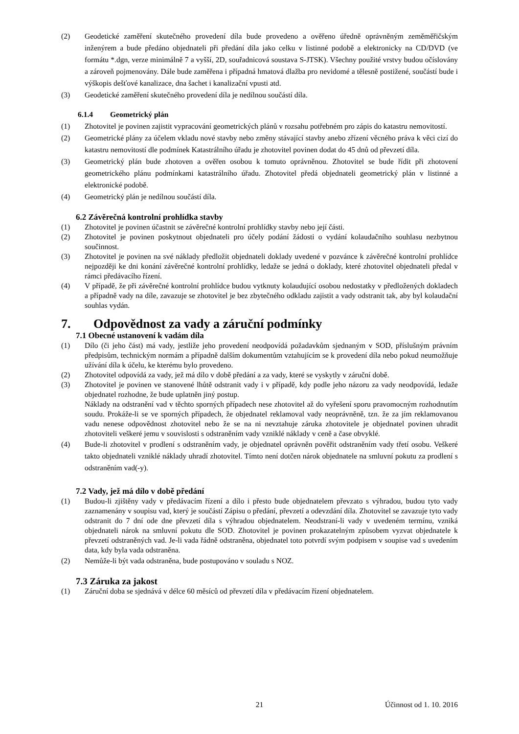(2) Geodetické zaměření skutečného provedení díla bude provedeno a ověřeno úředně oprávněným zeměměřičským inženýrem a bude předáno objednateli při předání díla jako celku v listinné podobě a elektronicky na CD/DVD (ve formátu *.dgn, verze minimálně 7 a vyšší, 2D, souřadnicová soustava S-JTSK). Všechny použité vrstvy budou očíslovány a zároveň pojmenovány. Dále bude zaměřena i případná hmatová dlažba pro nevidomé a tělesně postižené, součástí bude i výškopis dešťové kanalizace, dna šachet i kanalizační vpusti atd.
(3) Geodetické zaměření skutečného provedení díla je nedílnou součástí díla.
6.1.4 Geometrický plán
(1) Zhotovitel je povinen zajistit vypracování geometrických plánů v rozsahu potřebném pro zápis do katastru nemovitostí.
(2) Geometrické plány za účelem vkladu nové stavby nebo změny stávající stavby anebo zřízení věcného práva k věci cizí do katastru nemovitostí dle podmínek Katastrálního úřadu je zhotovitel povinen dodat do 45 dnů od převzetí díla.
(3) Geometrický plán bude zhotoven a ověřen osobou k tomuto oprávněnou. Zhotovitel se bude řídit při zhotovení geometrického plánu podmínkami katastrálního úřadu. Zhotovitel předá objednateli geometrický plán v listinné a elektronické podobě.
(4) Geometrický plán je nedílnou součástí díla.
6.2 Závěrečná kontrolní prohlídka stavby
(1) Zhotovitel je povinen účastnit se závěrečné kontrolní prohlídky stavby nebo její části.
(2) Zhotovitel je povinen poskytnout objednateli pro účely podání žádosti o vydání kolaudačního souhlasu nezbytnou součinnost.
(3) Zhotovitel je povinen na své náklady předložit objednateli doklady uvedené v pozvánce k závěrečné kontrolní prohlídce nejpozději ke dni konání závěrečné kontrolní prohlídky, ledaže se jedná o doklady, které zhotovitel objednateli předal v rámci předávacího řízení.
(4) V případě, že při závěrečné kontrolní prohlídce budou vytknuty kolaudující osobou nedostatky v předložených dokladech a případně vady na díle, zavazuje se zhotovitel je bez zbytečného odkladu zajistit a vady odstranit tak, aby byl kolaudační souhlas vydán.
7. Odpovědnost za vady a záruční podmínky
7.1 Obecné ustanovení k vadám díla
(1) Dílo (či jeho část) má vady, jestliže jeho provedení neodpovídá požadavkům sjednaným v SOD, příslušným právním předpisům, technickým normám a případně dalším dokumentům vztahujícím se k provedení díla nebo pokud neumožňuje užívání díla k účelu, ke kterému bylo provedeno.
(2) Zhotovitel odpovídá za vady, jež má dílo v době předání a za vady, které se vyskytly v záruční době.
(3) Zhotovitel je povinen ve stanovené lhůtě odstranit vady i v případě, kdy podle jeho názoru za vady neodpovídá, ledaže objednatel rozhodne, že bude uplatněn jiný postup.
Náklady na odstranění vad v těchto sporných případech nese zhotovitel až do vyřešení sporu pravomocným rozhodnutím soudu. Prokáže-li se ve sporných případech, že objednatel reklamoval vady neoprávněně, tzn. že za jím reklamovanou vadu nenese odpovědnost zhotovitel nebo že se na ni nevztahuje záruka zhotovitele je objednatel povinen uhradit zhotoviteli veškeré jemu v souvislosti s odstraněním vady vzniklé náklady v ceně a čase obvyklé.
(4) Bude-li zhotovitel v prodlení s odstraněním vady, je objednatel oprávněn pověřit odstraněním vady třetí osobu. Veškeré takto objednateli vzniklé náklady uhradí zhotovitel. Tímto není dotčen nárok objednatele na smluvní pokutu za prodlení s odstraněním vad(-y).
7.2 Vady, jež má dílo v době předání
(1) Budou-li zjištěny vady v předávacím řízení a dílo i přesto bude objednatelem převzato s výhradou, budou tyto vady zaznamenány v soupisu vad, který je součástí Zápisu o předání, převzetí a odevzdání díla. Zhotovitel se zavazuje tyto vady odstranit do 7 dní ode dne převzetí díla s výhradou objednatelem. Neodstraní-li vady v uvedeném termínu, vzniká objednateli nárok na smluvní pokutu dle SOD. Zhotovitel je povinen prokazatelným způsobem vyzvat objednatele k převzetí odstraněných vad. Je-li vada řádně odstraněna, objednatel toto potvrdí svým podpisem v soupise vad s uvedením data, kdy byla vada odstraněna.
(2) Nemůže-li být vada odstraněna, bude postupováno v souladu s NOZ.
7.3 Záruka za jakost
(1) Záruční doba se sjednává v délce 60 měsíců od převzetí díla v předávacím řízení objednatelem.
21 Účinnost od 1. 10. 2016